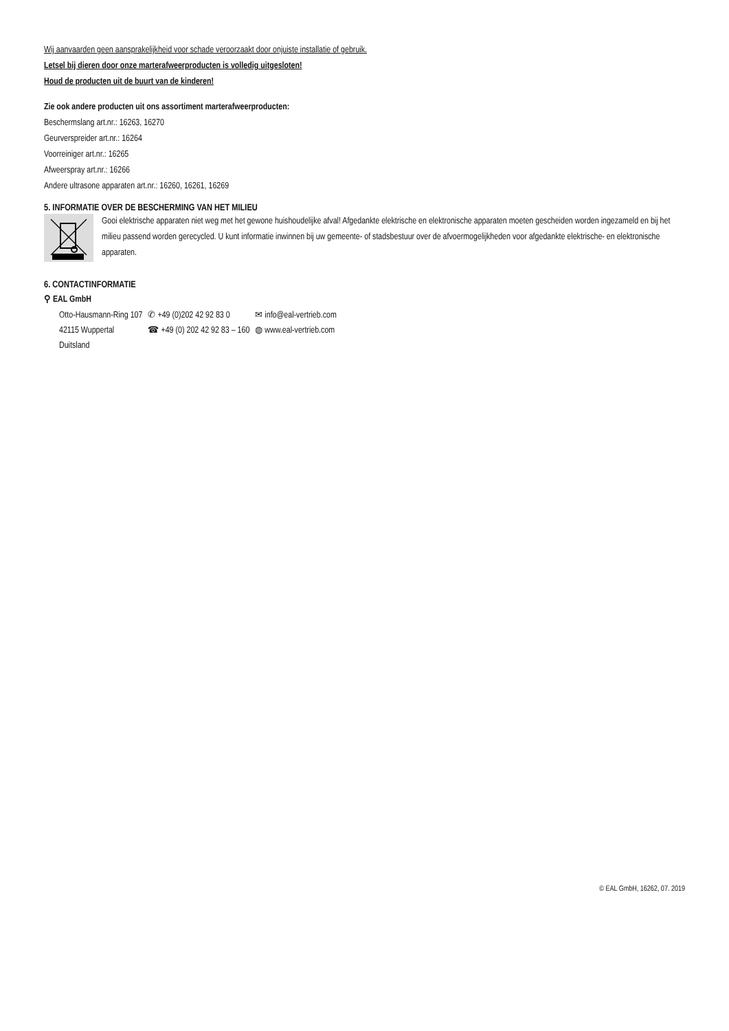Wij aanvaarden geen aansprakelijkheid voor schade veroorzaakt door onjuiste installatie of gebruik.
Letsel bij dieren door onze marterafweerproducten is volledig uitgesloten!
Houd de producten uit de buurt van de kinderen!
Zie ook andere producten uit ons assortiment marterafweerproducten:
Beschermslang art.nr.: 16263, 16270
Geurverspreider art.nr.: 16264
Voorreiniger art.nr.: 16265
Afweerspray art.nr.: 16266
Andere ultrasone apparaten art.nr.: 16260, 16261, 16269
5. INFORMATIE OVER DE BESCHERMING VAN HET MILIEU
Gooi elektrische apparaten niet weg met het gewone huishoudelijke afval! Afgedankte elektrische en elektronische apparaten moeten gescheiden worden ingezameld en bij het milieu passend worden gerecycled. U kunt informatie inwinnen bij uw gemeente- of stadsbestuur over de afvoermogelijkheden voor afgedankte elektrische- en elektronische apparaten.
6. CONTACTINFORMATIE
⚲ EAL GmbH
| Otto-Hausmann-Ring 107 | ✆ +49 (0)202 42 92 83 0 | ✉ info@eal-vertrieb.com |
| 42115 Wuppertal | ☎ +49 (0) 202 42 92 83 – 160 | ◍ www.eal-vertrieb.com |
| Duitsland | | |
© EAL GmbH, 16262, 07. 2019